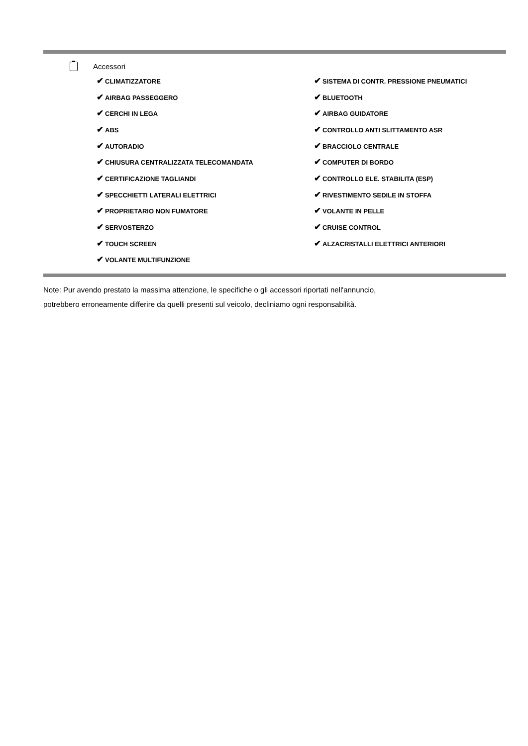Accessori
| ✔ CLIMATIZZATORE | ✔ SISTEMA DI CONTR. PRESSIONE PNEUMATICI |
| ✔ AIRBAG PASSEGGERO | ✔ BLUETOOTH |
| ✔ CERCHI IN LEGA | ✔ AIRBAG GUIDATORE |
| ✔ ABS | ✔ CONTROLLO ANTI SLITTAMENTO ASR |
| ✔ AUTORADIO | ✔ BRACCIOLO CENTRALE |
| ✔ CHIUSURA CENTRALIZZATA TELECOMANDATA | ✔ COMPUTER DI BORDO |
| ✔ CERTIFICAZIONE TAGLIANDI | ✔ CONTROLLO ELE. STABILITA (ESP) |
| ✔ SPECCHIETTI LATERALI ELETTRICI | ✔ RIVESTIMENTO SEDILE IN STOFFA |
| ✔ PROPRIETARIO NON FUMATORE | ✔ VOLANTE IN PELLE |
| ✔ SERVOSTERZO | ✔ CRUISE CONTROL |
| ✔ TOUCH SCREEN | ✔ ALZACRISTALLI ELETTRICI ANTERIORI |
| ✔ VOLANTE MULTIFUNZIONE | |
Note: Pur avendo prestato la massima attenzione, le specifiche o gli accessori riportati nell'annuncio,
potrebbero erroneamente differire da quelli presenti sul veicolo, decliniamo ogni responsabilità.